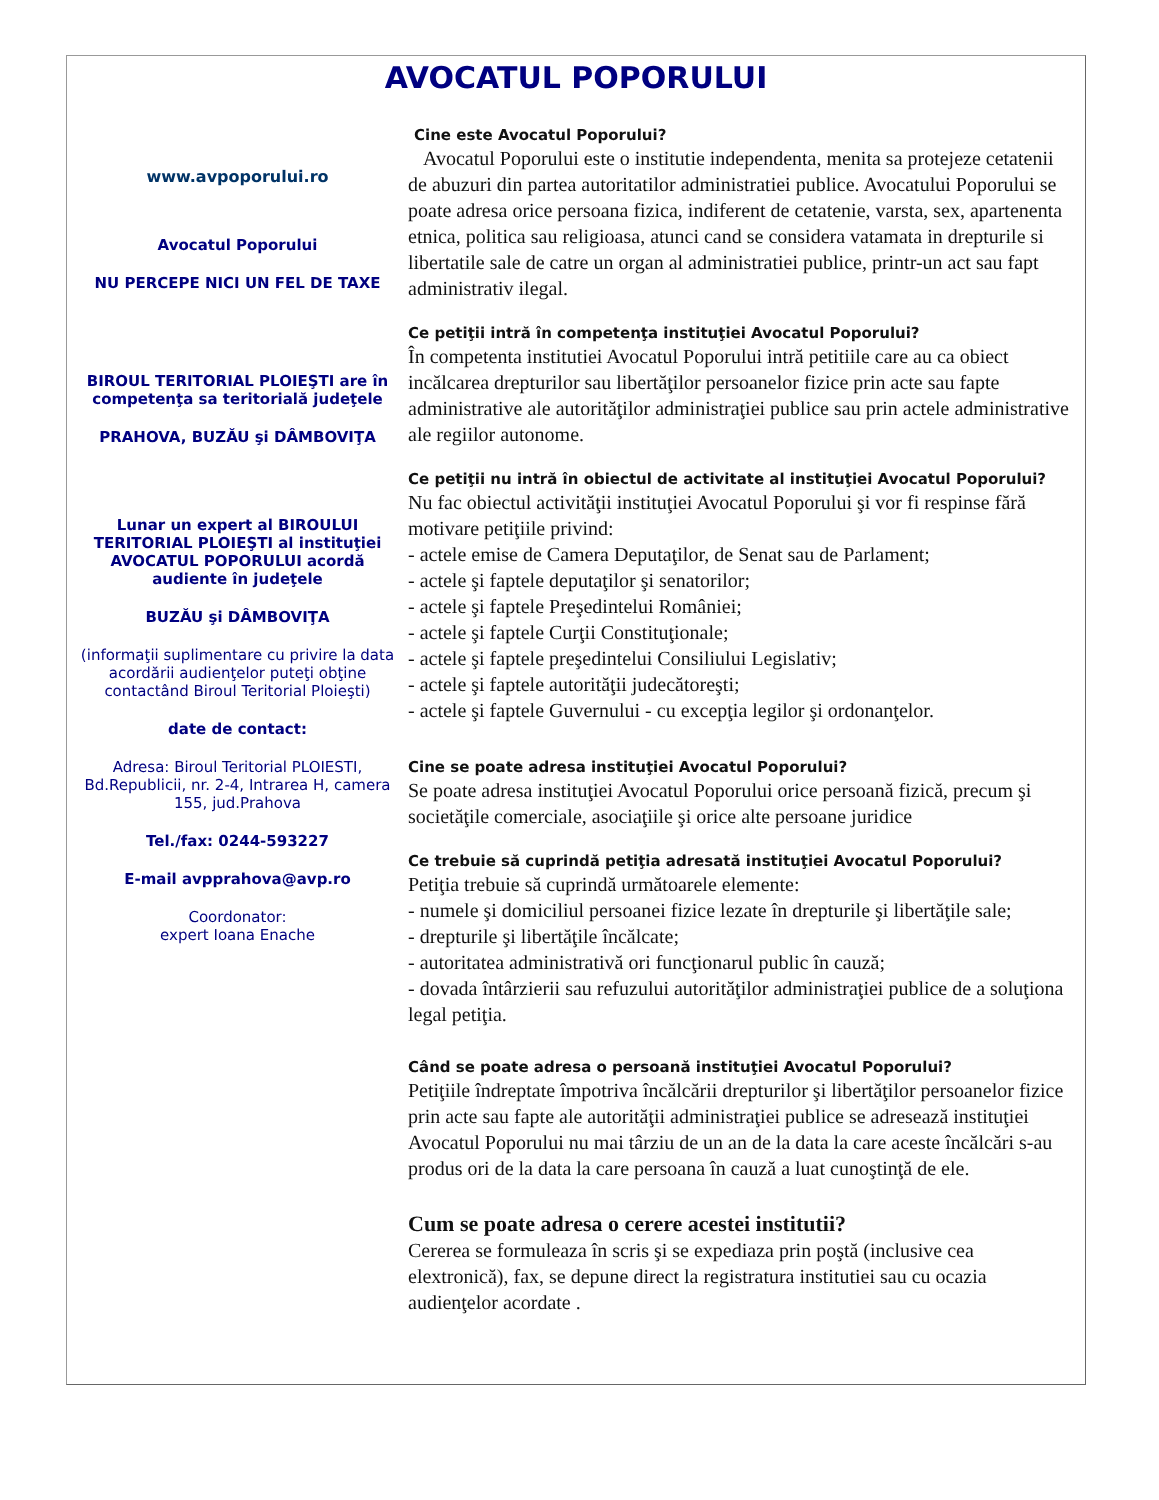AVOCATUL POPORULUI
www.avpoporului.ro
Avocatul Poporului
NU PERCEPE NICI UN FEL DE TAXE
BIROUL TERITORIAL PLOIEŞTI are în competenţa sa teritorială judeţele
PRAHOVA, BUZĂU şi DÂMBOVIŢA
Lunar un expert al BIROULUI TERITORIAL PLOIEŞTI al instituţiei AVOCATUL POPORULUI acordă
audiente în judeţele
BUZĂU şi DÂMBOVIŢA
(informaţii suplimentare cu privire la data acordării audienţelor puteţi obţine contactând Biroul Teritorial Ploieşti)
date de contact:
Adresa: Biroul Teritorial PLOIESTI, Bd.Republicii, nr. 2-4, Intrarea H, camera 155, jud.Prahova
Tel./fax: 0244-593227
E-mail avpprahova@avp.ro
Coordonator:
expert Ioana Enache
Cine este Avocatul Poporului?
Avocatul Poporului este o institutie independenta, menita sa protejeze cetatenii de abuzuri din partea autoritatilor administratiei publice. Avocatului Poporului se poate adresa orice persoana fizica, indiferent de cetatenie, varsta, sex, apartenenta etnica, politica sau religioasa, atunci cand se considera vatamata in drepturile si libertatile sale de catre un organ al administratiei publice, printr-un act sau fapt administrativ ilegal.
Ce petiţii intră în competenţa instituţiei Avocatul Poporului?
În competenta institutiei Avocatul Poporului intră petitiile care au ca obiect incălcarea drepturilor sau libertăţilor persoanelor fizice prin acte sau fapte administrative ale autorităţilor administraţiei publice sau prin actele administrative ale regiilor autonome.
Ce petiţii nu intră în obiectul de activitate al instituţiei Avocatul Poporului?
Nu fac obiectul activităţii instituţiei Avocatul Poporului şi vor fi respinse fără motivare petiţiile privind:
- actele emise de Camera Deputaţilor, de Senat sau de Parlament;
- actele şi faptele deputaţilor şi senatorilor;
- actele şi faptele Preşedintelui României;
- actele şi faptele Curţii Constituţionale;
- actele şi faptele preşedintelui Consiliului Legislativ;
- actele şi faptele autorităţii judecătoreşti;
- actele şi faptele Guvernului - cu excepţia legilor şi ordonanţelor.
Cine se poate adresa instituţiei Avocatul Poporului?
Se poate adresa instituţiei Avocatul Poporului orice persoană fizică, precum şi societăţile comerciale, asociaţiile şi orice alte persoane juridice
Ce trebuie să cuprindă petiţia adresată instituţiei Avocatul Poporului?
Petiţia trebuie să cuprindă următoarele elemente:
- numele şi domiciliul persoanei fizice lezate în drepturile şi libertăţile sale;
- drepturile şi libertăţile încălcate;
- autoritatea administrativă ori funcţionarul public în cauză;
- dovada întârzierii sau refuzului autorităţilor administraţiei publice de a soluţiona legal petiţia.
Când se poate adresa o persoană instituţiei Avocatul Poporului?
Petiţiile îndreptate împotriva încălcării drepturilor şi libertăţilor persoanelor fizice prin acte sau fapte ale autorităţii administraţiei publice se adresează instituţiei Avocatul Poporului nu mai târziu de un an de la data la care aceste încălcări s-au produs ori de la data la care persoana în cauză a luat cunoştinţă de ele.
Cum se poate adresa o cerere acestei institutii?
Cererea se formuleaza în scris şi se expediaza prin poştă (inclusive cea elextronică), fax, se depune direct la registratura institutiei sau cu ocazia audienţelor acordate .